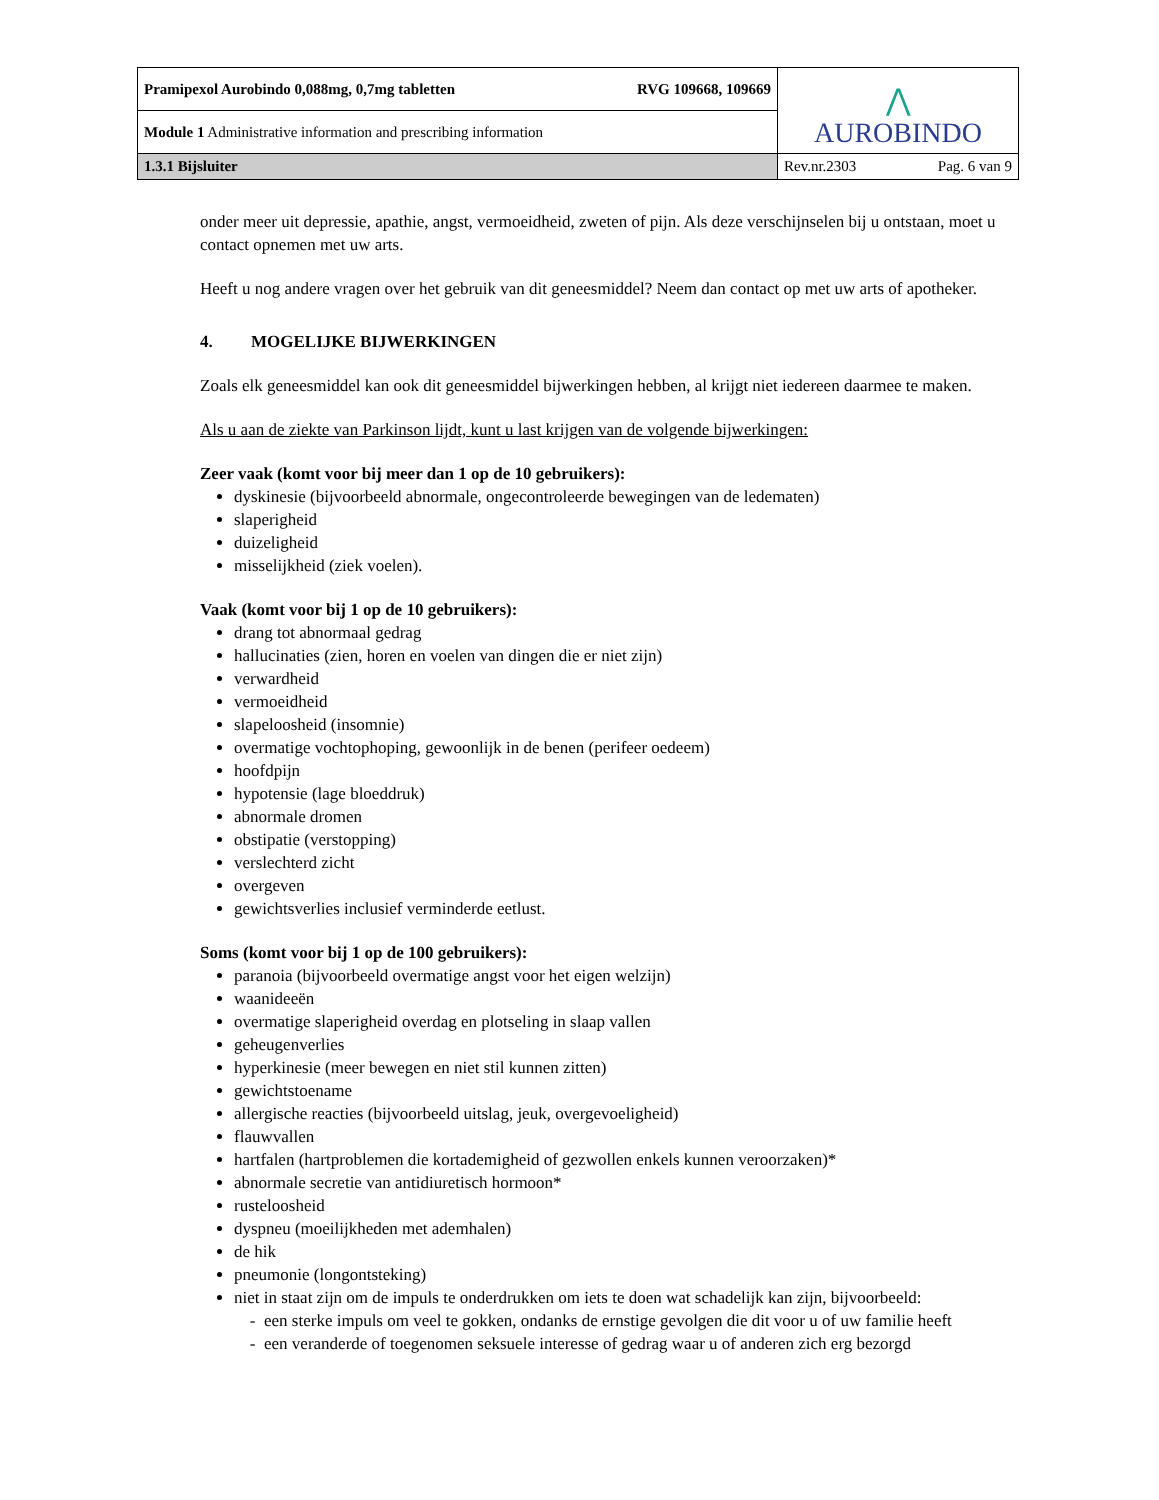| Pramipexol Aurobindo 0,088mg, 0,7mg tabletten RVG 109668, 109669 | ⋀ AUROBINDO |
| Module 1 Administrative information and prescribing information | |
| 1.3.1 Bijsluiter | Rev.nr.2303 Pag. 6 van 9 |
onder meer uit depressie, apathie, angst, vermoeidheid, zweten of pijn. Als deze verschijnselen bij u ontstaan, moet u contact opnemen met uw arts.
Heeft u nog andere vragen over het gebruik van dit geneesmiddel? Neem dan contact op met uw arts of apotheker.
4. MOGELIJKE BIJWERKINGEN
Zoals elk geneesmiddel kan ook dit geneesmiddel bijwerkingen hebben, al krijgt niet iedereen daarmee te maken.
Als u aan de ziekte van Parkinson lijdt, kunt u last krijgen van de volgende bijwerkingen:
Zeer vaak (komt voor bij meer dan 1 op de 10 gebruikers):
dyskinesie (bijvoorbeeld abnormale, ongecontroleerde bewegingen van de ledematen)
slaperigheid
duizeligheid
misselijkheid (ziek voelen).
Vaak (komt voor bij 1 op de 10 gebruikers):
drang tot abnormaal gedrag
hallucinaties (zien, horen en voelen van dingen die er niet zijn)
verwardheid
vermoeidheid
slapeloosheid (insomnie)
overmatige vochtophoping, gewoonlijk in de benen (perifeer oedeem)
hoofdpijn
hypotensie (lage bloeddruk)
abnormale dromen
obstipatie (verstopping)
verslechterd zicht
overgeven
gewichtsverlies inclusief verminderde eetlust.
Soms (komt voor bij 1 op de 100 gebruikers):
paranoia (bijvoorbeeld overmatige angst voor het eigen welzijn)
waanideeën
overmatige slaperigheid overdag en plotseling in slaap vallen
geheugenverlies
hyperkinesie (meer bewegen en niet stil kunnen zitten)
gewichtstoename
allergische reacties (bijvoorbeeld uitslag, jeuk, overgevoeligheid)
flauwvallen
hartfalen (hartproblemen die kortademigheid of gezwollen enkels kunnen veroorzaken)*
abnormale secretie van antidiuretisch hormoon*
rusteloosheid
dyspneu (moeilijkheden met ademhalen)
de hik
pneumonie (longontsteking)
niet in staat zijn om de impuls te onderdrukken om iets te doen wat schadelijk kan zijn, bijvoorbeeld:
een sterke impuls om veel te gokken, ondanks de ernstige gevolgen die dit voor u of uw familie heeft
een veranderde of toegenomen seksuele interesse of gedrag waar u of anderen zich erg bezorgd